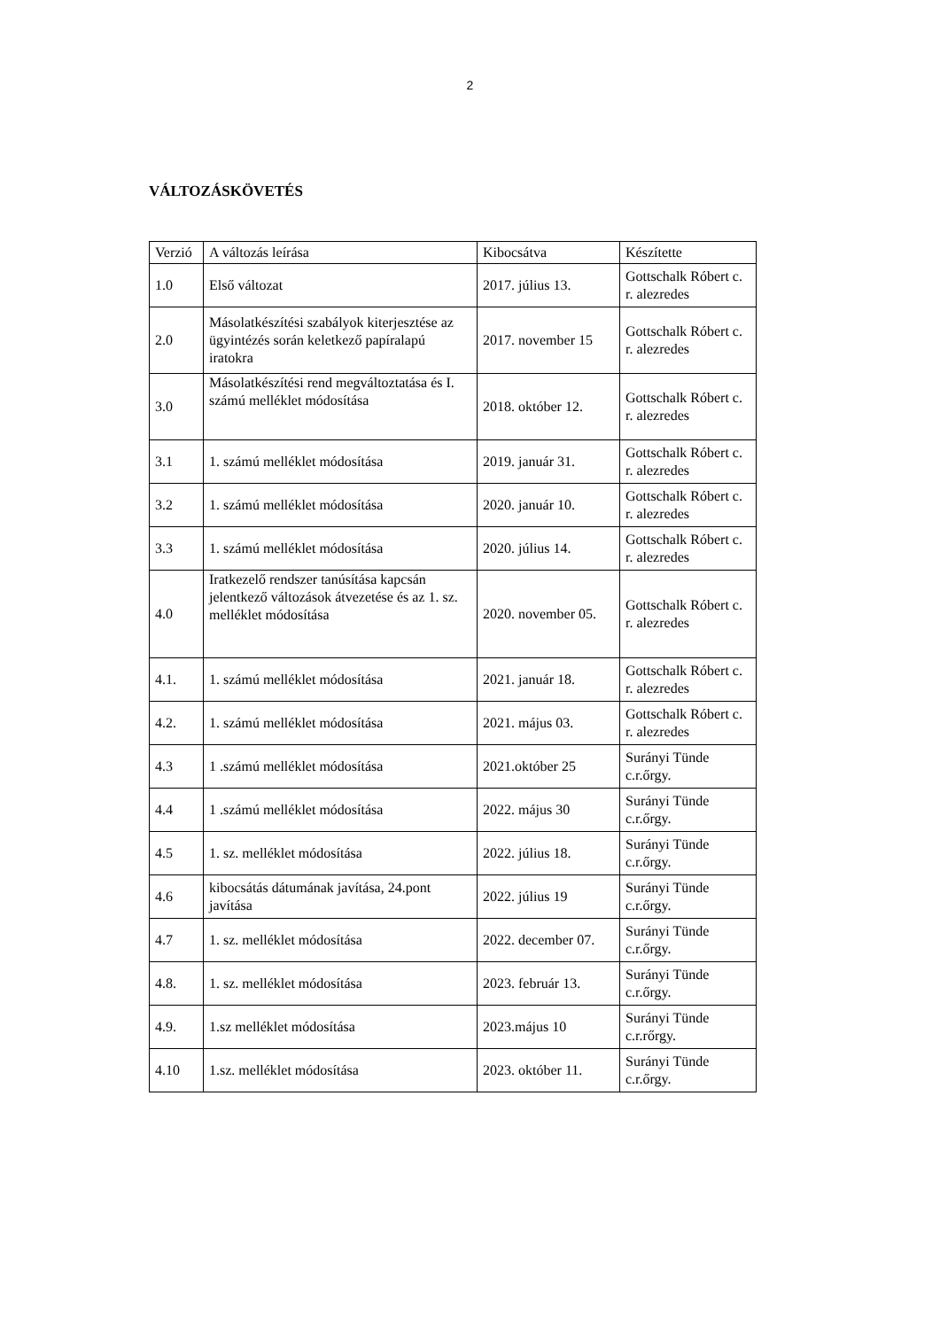2
VÁLTOZÁSKÖVETÉS
| Verzió | A változás leírása | Kibocsátva | Készítette |
| --- | --- | --- | --- |
| 1.0 | Első változat | 2017. július 13. | Gottschalk Róbert c. r. alezredes |
| 2.0 | Másolatkészítési szabályok kiterjesztése az ügyintézés során keletkező papíralapú iratokra | 2017. november 15 | Gottschalk Róbert c. r. alezredes |
| 3.0 | Másolatkészítési rend megváltoztatása és I. számú melléklet módosítása | 2018. október 12. | Gottschalk Róbert c. r. alezredes |
| 3.1 | 1. számú melléklet módosítása | 2019. január 31. | Gottschalk Róbert c. r. alezredes |
| 3.2 | 1. számú melléklet módosítása | 2020. január 10. | Gottschalk Róbert c. r. alezredes |
| 3.3 | 1. számú melléklet módosítása | 2020. július 14. | Gottschalk Róbert c. r. alezredes |
| 4.0 | Iratkezelő rendszer tanúsítása kapcsán jelentkező változások átvezetése és az 1. sz. melléklet módosítása | 2020. november 05. | Gottschalk Róbert c. r. alezredes |
| 4.1. | 1. számú melléklet módosítása | 2021. január 18. | Gottschalk Róbert c. r. alezredes |
| 4.2. | 1. számú melléklet módosítása | 2021. május 03. | Gottschalk Róbert c. r. alezredes |
| 4.3 | 1 .számú melléklet módosítása | 2021.október 25 | Surányi Tünde c.r.őrgy. |
| 4.4 | 1 .számú melléklet módosítása | 2022. május 30 | Surányi Tünde c.r.őrgy. |
| 4.5 | 1. sz. melléklet módosítása | 2022. július 18. | Surányi Tünde c.r.őrgy. |
| 4.6 | kibocsátás dátumának javítása, 24.pont javítása | 2022. július 19 | Surányi Tünde c.r.őrgy. |
| 4.7 | 1. sz. melléklet módosítása | 2022. december 07. | Surányi Tünde c.r.őrgy. |
| 4.8. | 1. sz. melléklet módosítása | 2023. február 13. | Surányi Tünde c.r.őrgy. |
| 4.9. | 1.sz melléklet módosítása | 2023.május 10 | Surányi Tünde c.r.rőrgy. |
| 4.10 | 1.sz. melléklet módosítása | 2023. október 11. | Surányi Tünde c.r.őrgy. |